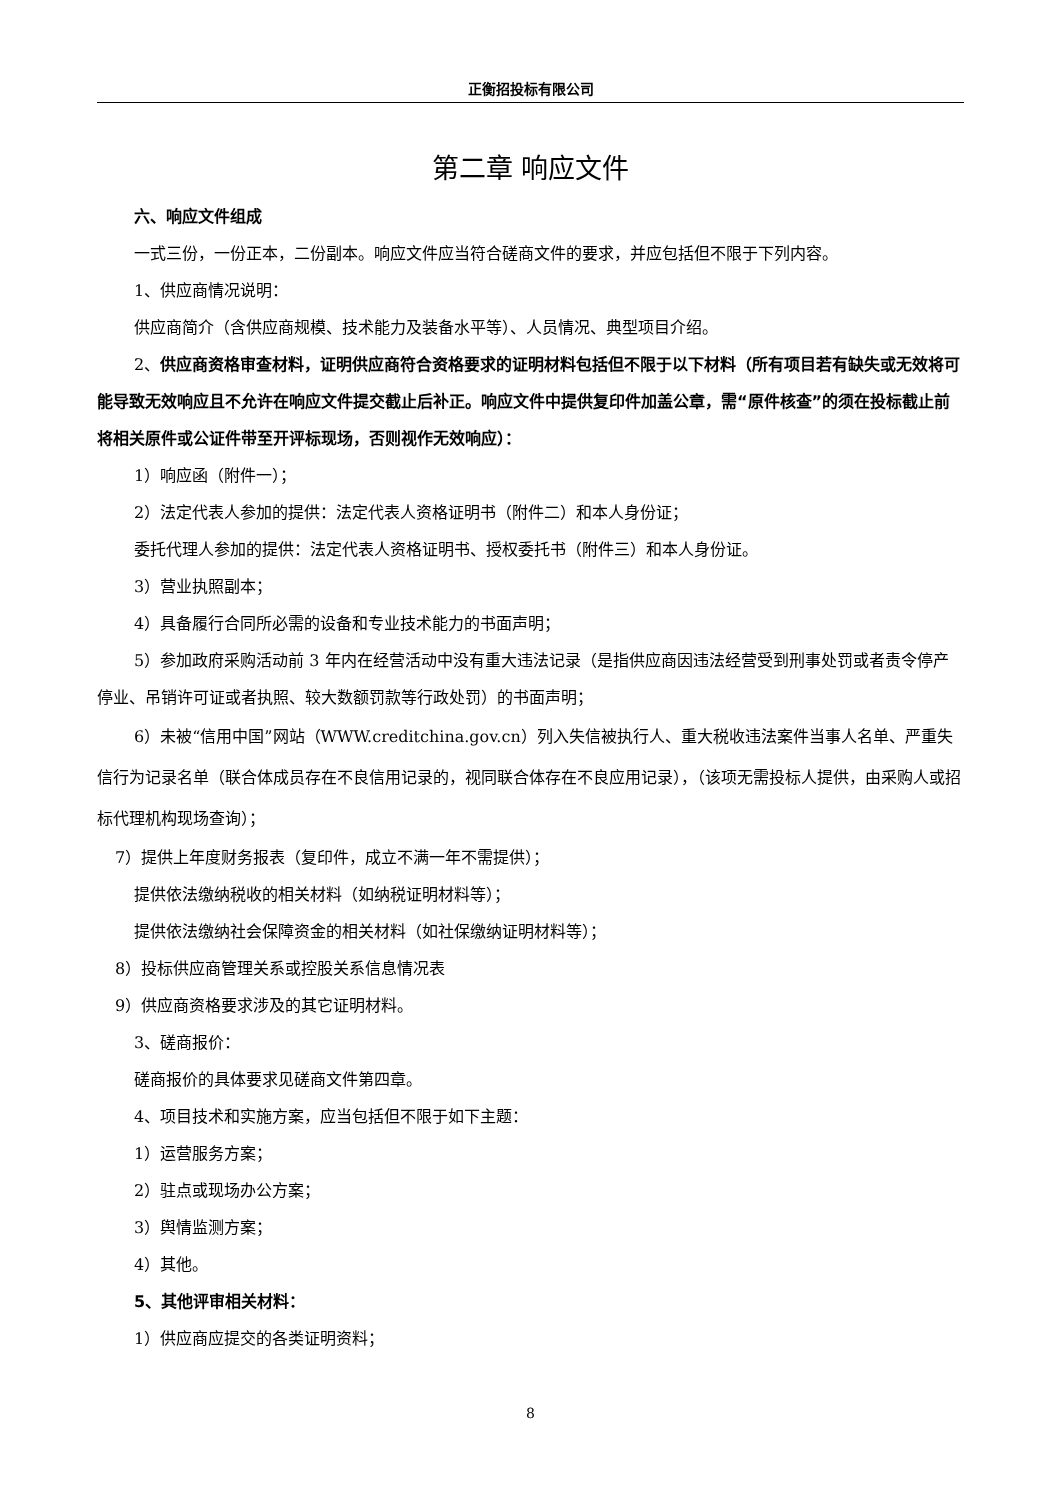正衡招投标有限公司
第二章 响应文件
六、响应文件组成
一式三份，一份正本，二份副本。响应文件应当符合磋商文件的要求，并应包括但不限于下列内容。
1、供应商情况说明：
供应商简介（含供应商规模、技术能力及装备水平等）、人员情况、典型项目介绍。
2、供应商资格审查材料，证明供应商符合资格要求的证明材料包括但不限于以下材料（所有项目若有缺失或无效将可能导致无效响应且不允许在响应文件提交截止后补正。响应文件中提供复印件加盖公章，需“原件核查”的须在投标截止前将相关原件或公证件带至开评标现场，否则视作无效响应）：
1）响应函（附件一）；
2）法定代表人参加的提供：法定代表人资格证明书（附件二）和本人身份证；
委托代理人参加的提供：法定代表人资格证明书、授权委托书（附件三）和本人身份证。
3）营业执照副本；
4）具备履行合同所必需的设备和专业技术能力的书面声明；
5）参加政府采购活动前 3 年内在经营活动中没有重大违法记录（是指供应商因违法经营受到刑事处罚或者责令停产停业、吊销许可证或者执照、较大数额罚款等行政处罚）的书面声明；
6）未被“信用中国”网站（WWW.creditchina.gov.cn）列入失信被执行人、重大税收违法案件当事人名单、严重失信行为记录名单（联合体成员存在不良信用记录的，视同联合体存在不良应用记录），（该项无需投标人提供，由采购人或招标代理机构现场查询）；
7）提供上年度财务报表（复印件，成立不满一年不需提供）；
提供依法缴纳税收的相关材料（如纳税证明材料等）；
提供依法缴纳社会保障资金的相关材料（如社保缴纳证明材料等）；
8）投标供应商管理关系或控股关系信息情况表
9）供应商资格要求涉及的其它证明材料。
3、磋商报价：
磋商报价的具体要求见磋商文件第四章。
4、项目技术和实施方案，应当包括但不限于如下主题：
1）运营服务方案；
2）驻点或现场办公方案；
3）舆情监测方案；
4）其他。
5、其他评审相关材料：
1）供应商应提交的各类证明资料；
8